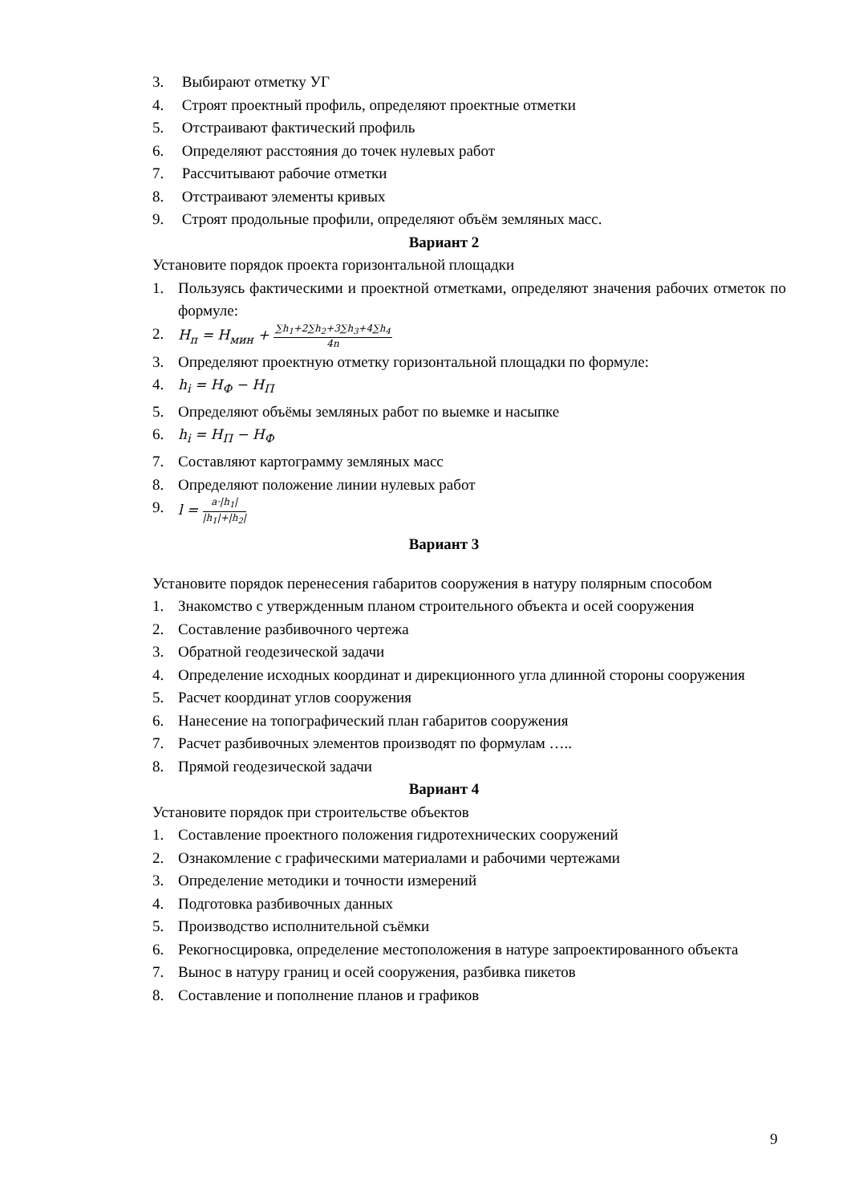3. Выбирают отметку УГ
4. Строят проектный профиль, определяют проектные отметки
5. Отстраивают фактический профиль
6. Определяют расстояния до точек нулевых работ
7. Рассчитывают рабочие отметки
8. Отстраивают элементы кривых
9. Строят продольные профили, определяют объём земляных масс.
Вариант 2
Установите порядок проекта горизонтальной площадки
1. Пользуясь фактическими и проектной отметками, определяют значения рабочих отметок по формуле:
2. H<sub>п</sub> = H<sub>мин</sub> + ∑h<sub>1</sub>+2∑h<sub>2</sub>+3∑h<sub>3</sub>+4∑h<sub>4</sub> 4n
3. Определяют проектную отметку горизонтальной площадки по формуле:
4. h<sub>i</sub> = H<sub>Ф</sub> − H<sub>П</sub>
5. Определяют объёмы земляных работ по выемке и насыпке
6. h<sub>i</sub> = H<sub>П</sub> − H<sub>Ф</sub>
7. Составляют картограмму земляных масс
8. Определяют положение линии нулевых работ
9. l = a·|h<sub>1</sub>| |h<sub>1</sub>|+|h<sub>2</sub>|
Вариант 3
Установите порядок перенесения габаритов сооружения в натуру полярным способом
1. Знакомство с утвержденным планом строительного объекта и осей сооружения
2. Составление разбивочного чертежа
3. Обратной геодезической задачи
4. Определение исходных координат и дирекционного угла длинной стороны сооружения
5. Расчет координат углов сооружения
6. Нанесение на топографический план габаритов сооружения
7. Расчет разбивочных элементов производят по формулам …..
8. Прямой геодезической задачи
Вариант 4
Установите порядок при строительстве объектов
1. Составление проектного положения гидротехнических сооружений
2. Ознакомление с графическими материалами и рабочими чертежами
3. Определение методики и точности измерений
4. Подготовка разбивочных данных
5. Производство исполнительной съёмки
6. Рекогносцировка, определение местоположения в натуре запроектированного объекта
7. Вынос в натуру границ и осей сооружения, разбивка пикетов
8. Составление и пополнение планов и графиков
9